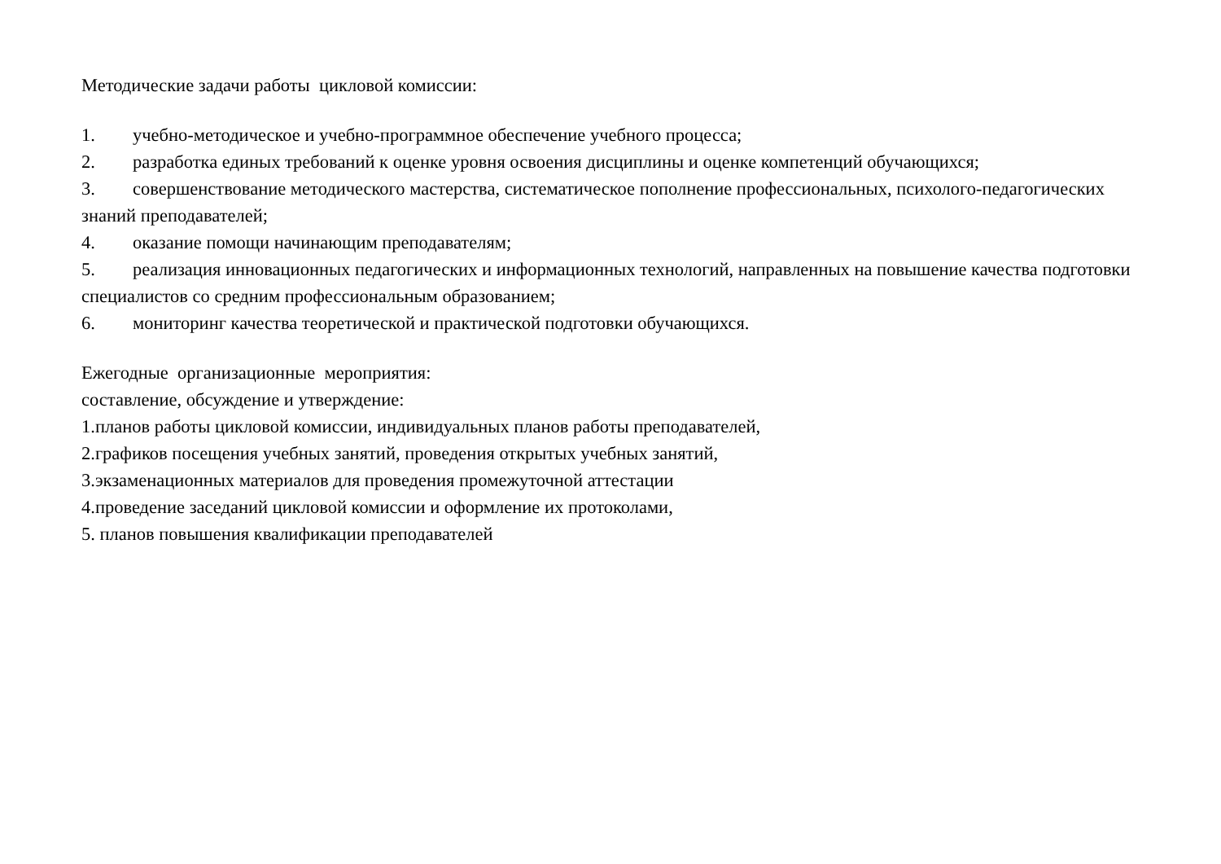Методические задачи работы цикловой комиссии:
1. учебно-методическое и учебно-программное обеспечение учебного процесса;
2. разработка единых требований к оценке уровня освоения дисциплины и оценке компетенций обучающихся;
3. совершенствование методического мастерства, систематическое пополнение профессиональных, психолого-педагогических знаний преподавателей;
4. оказание помощи начинающим преподавателям;
5. реализация инновационных педагогических и информационных технологий, направленных на повышение качества подготовки специалистов со средним профессиональным образованием;
6. мониторинг качества теоретической и практической подготовки обучающихся.
Ежегодные организационные мероприятия:
составление, обсуждение и утверждение:
1.планов работы цикловой комиссии, индивидуальных планов работы преподавателей,
2.графиков посещения учебных занятий, проведения открытых учебных занятий,
3.экзаменационных материалов для проведения промежуточной аттестации
4.проведение заседаний цикловой комиссии и оформление их протоколами,
5. планов повышения квалификации преподавателей